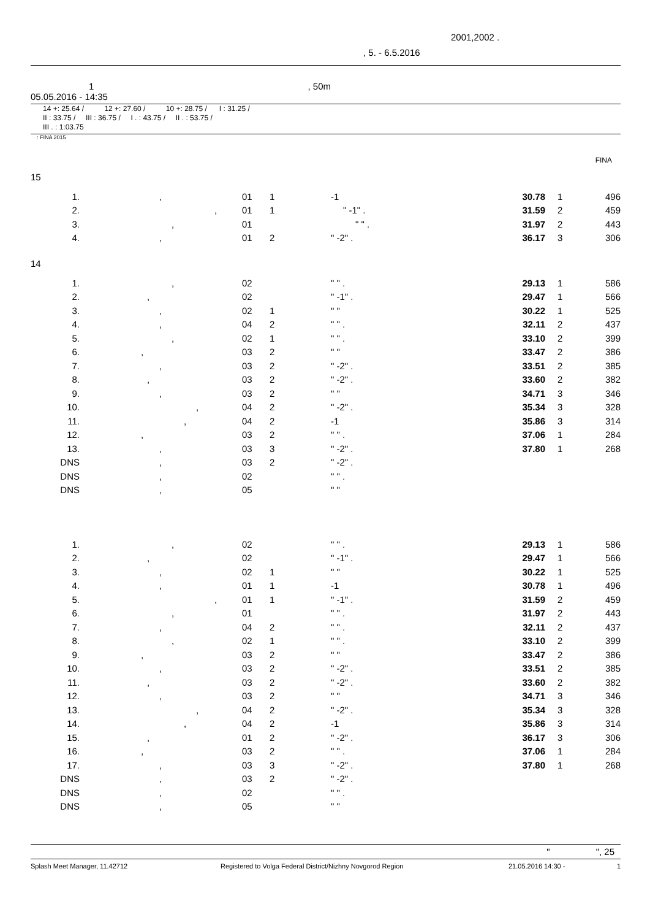2001,2002 .
, 5. - 6.5.2016
1 , 50m
05.05.2016 - 14:35
14 +: 25.64 / 12 +: 27.60 / 10 +: 28.75 / I : 31.25 /
II : 33.75 / III : 36.75 / I . : 43.75 / II . : 53.75 /
III . : 1:03.75
: FINA 2015
FINA
15
| 1. | , | 01 | 1 | -1 | 30.78 | 1 | 496 |
| 2. | , | 01 | 1 | " -1" . | 31.59 | 2 | 459 |
| 3. | , | 01 | | " " . | 31.97 | 2 | 443 |
| 4. | , | 01 | 2 | " -2" . | 36.17 | 3 | 306 |
14
| 1. | , | 02 | | " " . | 29.13 | 1 | 586 |
| 2. | , | 02 | | " -1" . | 29.47 | 1 | 566 |
| 3. | , | 02 | 1 | " " | 30.22 | 1 | 525 |
| 4. | , | 04 | 2 | " " . | 32.11 | 2 | 437 |
| 5. | , | 02 | 1 | " " . | 33.10 | 2 | 399 |
| 6. | , | 03 | 2 | " " | 33.47 | 2 | 386 |
| 7. | , | 03 | 2 | " -2" . | 33.51 | 2 | 385 |
| 8. | , | 03 | 2 | " -2" . | 33.60 | 2 | 382 |
| 9. | , | 03 | 2 | " " | 34.71 | 3 | 346 |
| 10. | , | 04 | 2 | " -2" . | 35.34 | 3 | 328 |
| 11. | , | 04 | 2 | -1 | 35.86 | 3 | 314 |
| 12. | , | 03 | 2 | " " . | 37.06 | 1 | 284 |
| 13. | , | 03 | 3 | " -2" . | 37.80 | 1 | 268 |
| DNS | , | 03 | 2 | " -2" . | | | |
| DNS | , | 02 | | " " . | | | |
| DNS | , | 05 | | " " | | | |
| 1. | , | 02 | | " " . | 29.13 | 1 | 586 |
| 2. | , | 02 | | " -1" . | 29.47 | 1 | 566 |
| 3. | , | 02 | 1 | " " | 30.22 | 1 | 525 |
| 4. | , | 01 | 1 | -1 | 30.78 | 1 | 496 |
| 5. | , | 01 | 1 | " -1" . | 31.59 | 2 | 459 |
| 6. | , | 01 | | " " . | 31.97 | 2 | 443 |
| 7. | , | 04 | 2 | " " . | 32.11 | 2 | 437 |
| 8. | , | 02 | 1 | " " . | 33.10 | 2 | 399 |
| 9. | , | 03 | 2 | " " | 33.47 | 2 | 386 |
| 10. | , | 03 | 2 | " -2" . | 33.51 | 2 | 385 |
| 11. | , | 03 | 2 | " -2" . | 33.60 | 2 | 382 |
| 12. | , | 03 | 2 | " " | 34.71 | 3 | 346 |
| 13. | , | 04 | 2 | " -2" . | 35.34 | 3 | 328 |
| 14. | , | 04 | 2 | -1 | 35.86 | 3 | 314 |
| 15. | , | 01 | 2 | " -2" . | 36.17 | 3 | 306 |
| 16. | , | 03 | 2 | " " . | 37.06 | 1 | 284 |
| 17. | , | 03 | 3 | " -2" . | 37.80 | 1 | 268 |
| DNS | , | 03 | 2 | " -2" . | | | |
| DNS | , | 02 | | " " . | | | |
| DNS | , | 05 | | " " | | | |
" ", 25
Splash Meet Manager, 11.42712 Registered to Volga Federal District/Nizhny Novgorod Region 21.05.2016 14:30 - 1